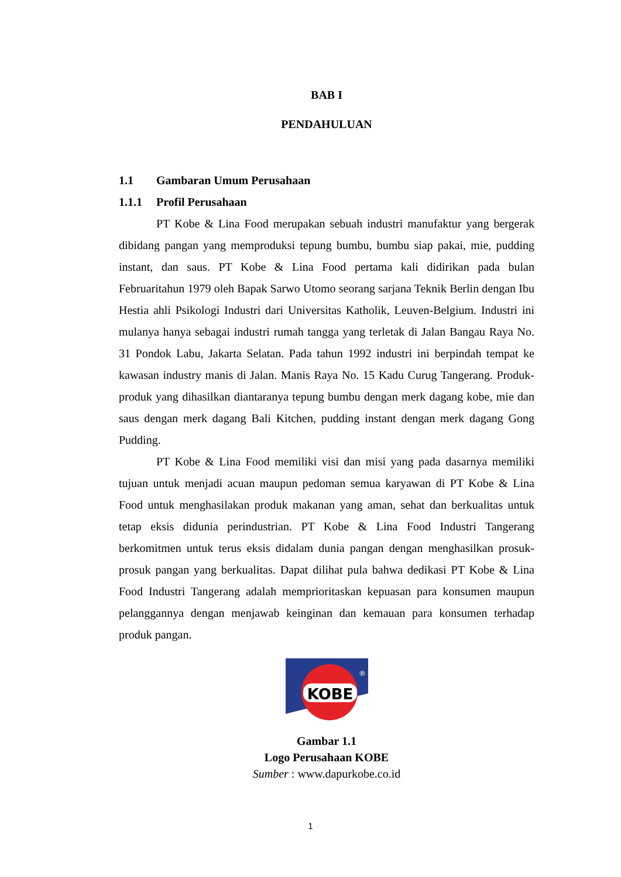BAB I
PENDAHULUAN
1.1 Gambaran Umum Perusahaan
1.1.1 Profil Perusahaan
PT Kobe & Lina Food merupakan sebuah industri manufaktur yang bergerak dibidang pangan yang memproduksi tepung bumbu, bumbu siap pakai, mie, pudding instant, dan saus. PT Kobe & Lina Food pertama kali didirikan pada bulan Februaritahun 1979 oleh Bapak Sarwo Utomo seorang sarjana Teknik Berlin dengan Ibu Hestia ahli Psikologi Industri dari Universitas Katholik, Leuven-Belgium. Industri ini mulanya hanya sebagai industri rumah tangga yang terletak di Jalan Bangau Raya No. 31 Pondok Labu, Jakarta Selatan. Pada tahun 1992 industri ini berpindah tempat ke kawasan industry manis di Jalan. Manis Raya No. 15 Kadu Curug Tangerang. Produk- produk yang dihasilkan diantaranya tepung bumbu dengan merk dagang kobe, mie dan saus dengan merk dagang Bali Kitchen, pudding instant dengan merk dagang Gong Pudding.
PT Kobe & Lina Food memiliki visi dan misi yang pada dasarnya memiliki tujuan untuk menjadi acuan maupun pedoman semua karyawan di PT Kobe & Lina Food untuk menghasilakan produk makanan yang aman, sehat dan berkualitas untuk tetap eksis didunia perindustrian. PT Kobe & Lina Food Industri Tangerang berkomitmen untuk terus eksis didalam dunia pangan dengan menghasilkan prosuk-prosuk pangan yang berkualitas. Dapat dilihat pula bahwa dedikasi PT Kobe & Lina Food Industri Tangerang adalah memprioritaskan kepuasan para konsumen maupun pelanggannya dengan menjawab keinginan dan kemauan para konsumen terhadap produk pangan.
KOBE
®
Gambar 1.1
Logo Perusahaan KOBE
Sumber : www.dapurkobe.co.id
1